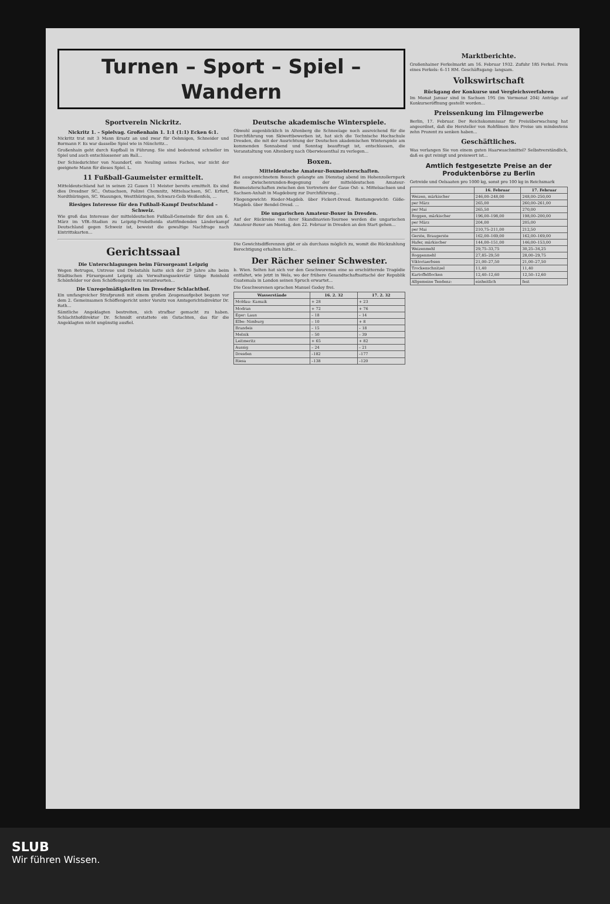Turnen – Sport – Spiel – Wandern
Sportverein Nickritz.
Nickritz 1. – Spielvag. Großenhain 1. 1:1 (1:1) Ecken 6:1.
Nickritz trat mit 3 Mann Ersatz an und zwar für Oehmigen, Schneider und Bormann F. Es war dasselbe Spiel wie in Nünchritz...
Großenhain geht durch Kopfball in Führung. Sie sind bedeutend schneller im Spiel und auch entschlossener am Ball...
Der Schiedsrichter von Naundorf, ein Neuling seines Faches, war nicht der geeignete Mann für dieses Spiel. L.
11 Fußball-Gaumeister ermittelt.
Mitteldeutschland hat in seinen 22 Gauen 11 Meister bereits ermittelt. Es sind dies Dresdner SC., Ostsachsen, Polizei Chemnitz, Mittelsachsen, SC. Erfurt, Nordthüringen, SC. Wasungen, Westthüringen, Schwarz-Gelb Weißenfels, ...
Riesiges Interesse für den Fußball-Kampf Deutschland – Schweiz.
Wie groß das Interesse der mitteldeutschen Fußball-Gemeinde für den am 6. März im VfB.-Stadion zu Leipzig-Probstheida stattfindenden Länderkampf Deutschland gegen Schweiz ist, beweist die gewaltige Nachfrage nach Eintrittskarten...
Deutsche akademische Winterspiele.
Obwohl augenblicklich in Altenberg die Schneelage noch ausreichend für die Durchführung von Skiwettbewerben ist, hat sich die Technische Hochschule Dresden, die mit der Ausrichtung der Deutschen akademischen Winterspiele am kommenden Sonnabend und Sonntag beauftragt ist, entschlossen, die Veranstaltung von Altenberg nach Oberwiesenthal zu verlegen...
Boxen.
Mitteldeutsche Amateur-Boxmeisterschaften.
Bei ausgezeichnetem Besuch gelangte am Dienstag abend im Hohenzollernpark die Zwischenrunden-Begegnung der mitteldeutschen Amateur-Boxmeisterschaften zwischen den Vertretern der Gaue Ost- u. Mittelsachsen und Sachsen-Anhalt in Magdeburg zur Durchführung...
Fliegengewicht: Rieder-Magdeb. über Fickert-Dresd. Bantamgewicht: Göße-Magdeb. über Bendel-Dresd. ...
Die ungarischen Amateur-Boxer in Dresden.
Auf der Rückreise von ihrer Skandinavien-Tournee werden die ungarischen Amateur-Boxer am Montag, den 22. Februar in Dresden an den Start gehen...
Gerichtssaal
Die Unterschlagungen beim Fürsorgeamt Leipzig
Wegen Betruges, Untreue und Diebstahls hatte sich der 29 Jahre alte beim Städtischen Fürsorgeamt Leipzig als Verwaltungssekretär tätige Reinhold Schönfelder vor dem Schöffengericht zu verantworten...
Die Unregelmäßigkeiten im Dresdner Schlachthof.
Ein umfangreicher Strafprozeß mit einem großen Zeugenaufgebot begann vor dem 2. Gemeinsamen Schöffengericht unter Vorsitz von Amtsgerichtsdirektor Dr. Roth...
Sämtliche Angeklagten bestreiten, sich strafbar gemacht zu haben. Schlachthofdirektor Dr. Schmidt erstattete ein Gutachten, das für die Angeklagten nicht ungünstig ausfiel.
Die Gewichtsdifferenzen gibt er als durchaus möglich zu, womit die Rückzahlung Berechtigung erhalten hätte...
Der Rächer seiner Schwester.
b. Wien. Selten hat sich vor den Geschworenen eine so erschütternde Tragödie entfaltet, wie jetzt in Wels, wo der frühere Gesandtschaftsattaché der Republik Guatemala in London seinen Spruch erwartet...
Die Geschworenen sprachen Manuel Godoy frei.
| Wasserstände | 16. 2. 32 | 17. 2. 32 |
| --- | --- | --- |
| Moldau: Kamaik | + 28 | + 23 |
| Modran | + 72 | + 76 |
| Eger: Laun | – 18 | – 14 |
| Elbe: Nimburg | – 10 | + 8 |
| Brandeis | – 15 | – 18 |
| Melnik | – 50 | – 39 |
| Leitmeritz | + 65 | + 82 |
| Aussig | – 24 | – 21 |
| Dresden | –182 | –177 |
| Riesa | –138 | –120 |
Marktberichte.
Großenhainer Ferkelmarkt am 16. Februar 1932. Zufuhr 185 Ferkel. Preis eines Ferkels: 6–11 RM. Geschäftsgang: langsam.
Volkswirtschaft
Rückgang der Konkurse und Vergleichsverfahren
Im Monat Januar sind in Sachsen 195 (im Vormonat 204) Anträge auf Konkurseröffnung gestellt worden...
Preissenkung im Filmgewerbe
Berlin, 17. Februar. Der Reichskommissar für Preisüberwachung hat angeordnet, daß die Hersteller von Rohfilmen ihre Preise um mindestens zehn Prozent zu senken haben...
Geschäftliches.
Was verlangen Sie von einem guten Haarwaschmittel? Selbstverständlich, daß es gut reinigt und preiswert ist...
Amtlich festgesetzte Preise an der Produktenbörse zu Berlin
Getreide und Oelsaaten pro 1000 kg, sonst pro 100 kg in Reichsmark
| | 16. Februar | 17. Februar |
| --- | --- | --- |
| Weizen, märkischer | 246,00–248,00 | 248,00–250,00 |
| per März | 265,00 | 260,00–261,00 |
| per Mai | 265,50 | 270,00 |
| Roggen, märkischer | 196,00–198,00 | 198,00–200,00 |
| per März | 204,00 | 205,00 |
| per Mai | 210,75–211,00 | 212,50 |
| Gerste, Braugerste | 162,00–169,00 | 162,00–169,00 |
| Hafer, märkischer | 144,00–151,00 | 146,00–153,00 |
| Weizenmehl | 29,75–33,75 | 30,25–34,25 |
| Roggenmehl | 27,85–29,50 | 28,00–29,75 |
| Viktoriaerbsen | 21,00–27,50 | 21,00–27,50 |
| Trockenschnitzel | 11,40 | 11,40 |
| Kartoffelflocken | 12,40–12,60 | 12,50–12,60 |
| Allgemeine Tendenz: | einheitlich | fest |
SLUB
Wir führen Wissen.